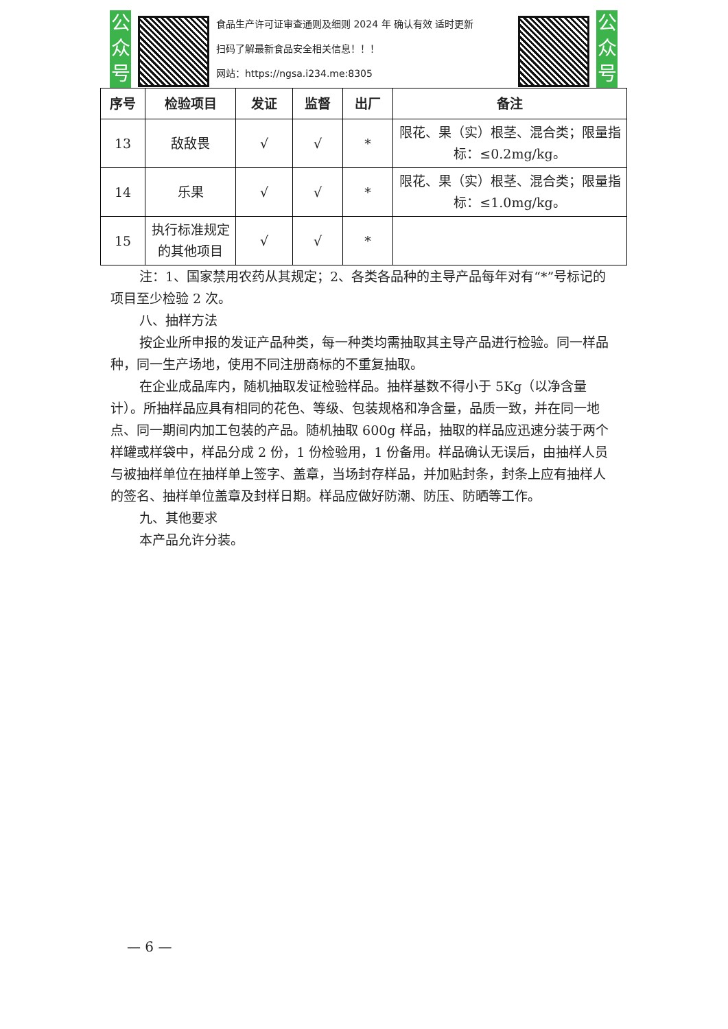公众号
食品生产许可证审查通则及细则 2024 年 确认有效 适时更新
扫码了解最新食品安全相关信息！！！
网站：https://ngsa.i234.me:8305
公众号
| 序号 | 检验项目 | 发证 | 监督 | 出厂 | 备注 |
| --- | --- | --- | --- | --- | --- |
| 13 | 敌敌畏 | √ | √ | * | 限花、果（实）根茎、混合类；限量指标：≤0.2mg/kg。 |
| 14 | 乐果 | √ | √ | * | 限花、果（实）根茎、混合类；限量指标：≤1.0mg/kg。 |
| 15 | 执行标准规定的其他项目 | √ | √ | * | |
注：1、国家禁用农药从其规定；2、各类各品种的主导产品每年对有“*”号标记的项目至少检验 2 次。
八、抽样方法
按企业所申报的发证产品种类，每一种类均需抽取其主导产品进行检验。同一样品种，同一生产场地，使用不同注册商标的不重复抽取。
在企业成品库内，随机抽取发证检验样品。抽样基数不得小于 5Kg（以净含量计）。所抽样品应具有相同的花色、等级、包装规格和净含量，品质一致，并在同一地点、同一期间内加工包装的产品。随机抽取 600g 样品，抽取的样品应迅速分装于两个样罐或样袋中，样品分成 2 份，1 份检验用，1 份备用。样品确认无误后，由抽样人员与被抽样单位在抽样单上签字、盖章，当场封存样品，并加贴封条，封条上应有抽样人的签名、抽样单位盖章及封样日期。样品应做好防潮、防压、防晒等工作。
九、其他要求
本产品允许分装。
— 6 —